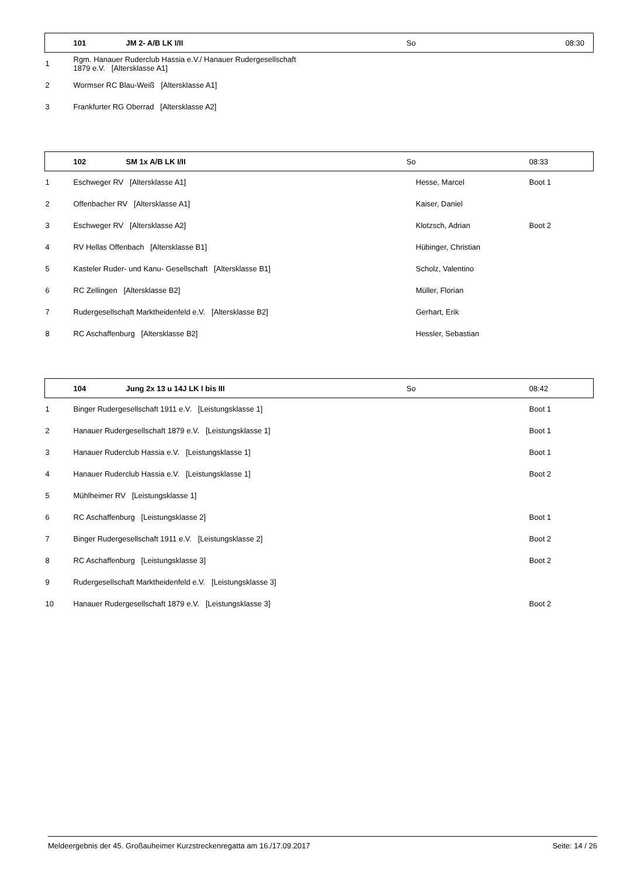| | 101 | JM 2- A/B LK I/II | So | | 08:30 |
| 1 | Rgm. Hanauer Ruderclub Hassia e.V./ Hanauer Rudergesellschaft 1879 e.V. [Altersklasse A1] | | | | |
| 2 | Wormser RC Blau-Weiß [Altersklasse A1] | | | | |
| 3 | Frankfurter RG Oberrad [Altersklasse A2] | | | | |
| | 102 | SM 1x A/B LK I/II | So | | 08:33 |
| 1 | Eschweger RV [Altersklasse A1] | | | Hesse, Marcel | Boot 1 |
| 2 | Offenbacher RV [Altersklasse A1] | | | Kaiser, Daniel | |
| 3 | Eschweger RV [Altersklasse A2] | | | Klotzsch, Adrian | Boot 2 |
| 4 | RV Hellas Offenbach [Altersklasse B1] | | | Hübinger, Christian | |
| 5 | Kasteler Ruder- und Kanu- Gesellschaft [Altersklasse B1] | | | Scholz, Valentino | |
| 6 | RC Zellingen [Altersklasse B2] | | | Müller, Florian | |
| 7 | Rudergesellschaft Marktheidenfeld e.V. [Altersklasse B2] | | | Gerhart, Erik | |
| 8 | RC Aschaffenburg [Altersklasse B2] | | | Hessler, Sebastian | |
| | 104 | Jung 2x 13 u 14J LK I bis III | So | | 08:42 |
| 1 | Binger Rudergesellschaft 1911 e.V. [Leistungsklasse 1] | | | | Boot 1 |
| 2 | Hanauer Rudergesellschaft 1879 e.V. [Leistungsklasse 1] | | | | Boot 1 |
| 3 | Hanauer Ruderclub Hassia e.V. [Leistungsklasse 1] | | | | Boot 1 |
| 4 | Hanauer Ruderclub Hassia e.V. [Leistungsklasse 1] | | | | Boot 2 |
| 5 | Mühlheimer RV [Leistungsklasse 1] | | | | |
| 6 | RC Aschaffenburg [Leistungsklasse 2] | | | | Boot 1 |
| 7 | Binger Rudergesellschaft 1911 e.V. [Leistungsklasse 2] | | | | Boot 2 |
| 8 | RC Aschaffenburg [Leistungsklasse 3] | | | | Boot 2 |
| 9 | Rudergesellschaft Marktheidenfeld e.V. [Leistungsklasse 3] | | | | |
| 10 | Hanauer Rudergesellschaft 1879 e.V. [Leistungsklasse 3] | | | | Boot 2 |
Meldeergebnis der 45. Großauheimer Kurzstreckenregatta am 16./17.09.2017 Seite: 14 / 26